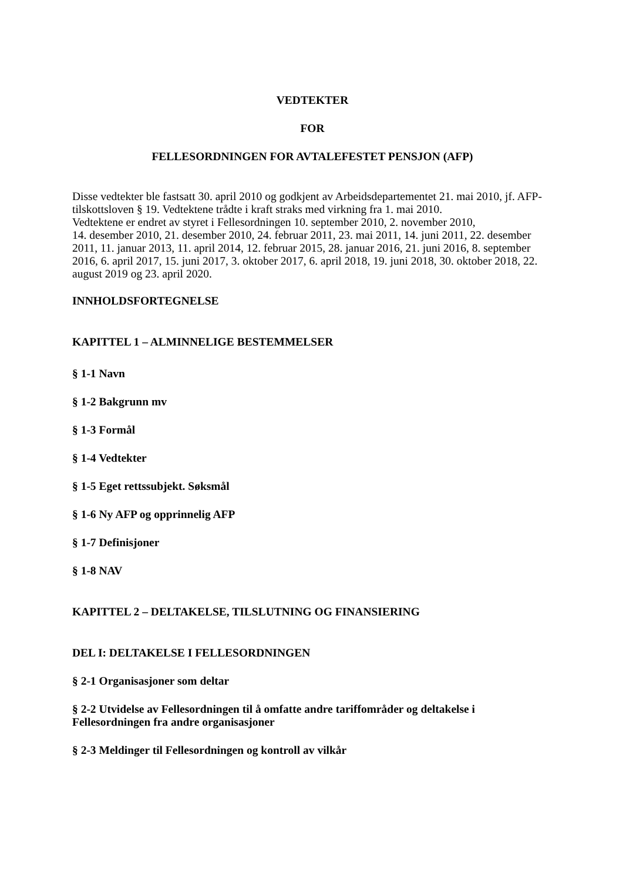VEDTEKTER
FOR
FELLESORDNINGEN FOR AVTALEFESTET PENSJON (AFP)
Disse vedtekter ble fastsatt 30. april 2010 og godkjent av Arbeidsdepartementet 21. mai 2010, jf. AFP-tilskottsloven § 19. Vedtektene trådte i kraft straks med virkning fra 1. mai 2010.
Vedtektene er endret av styret i Fellesordningen 10. september 2010, 2. november 2010,
14. desember 2010, 21. desember 2010, 24. februar 2011, 23. mai 2011, 14. juni 2011, 22. desember 2011, 11. januar 2013, 11. april 2014, 12. februar 2015, 28. januar 2016, 21. juni 2016, 8. september 2016, 6. april 2017, 15. juni 2017, 3. oktober 2017, 6. april 2018, 19. juni 2018, 30. oktober 2018, 22. august 2019 og 23. april 2020.
INNHOLDSFORTEGNELSE
KAPITTEL 1 – ALMINNELIGE BESTEMMELSER
§ 1-1 Navn
§ 1-2 Bakgrunn mv
§ 1-3 Formål
§ 1-4 Vedtekter
§ 1-5 Eget rettssubjekt. Søksmål
§ 1-6 Ny AFP og opprinnelig AFP
§ 1-7 Definisjoner
§ 1-8 NAV
KAPITTEL 2 – DELTAKELSE, TILSLUTNING OG FINANSIERING
DEL I: DELTAKELSE I FELLESORDNINGEN
§ 2-1 Organisasjoner som deltar
§ 2-2 Utvidelse av Fellesordningen til å omfatte andre tariffområder og deltakelse i Fellesordningen fra andre organisasjoner
§ 2-3 Meldinger til Fellesordningen og kontroll av vilkår